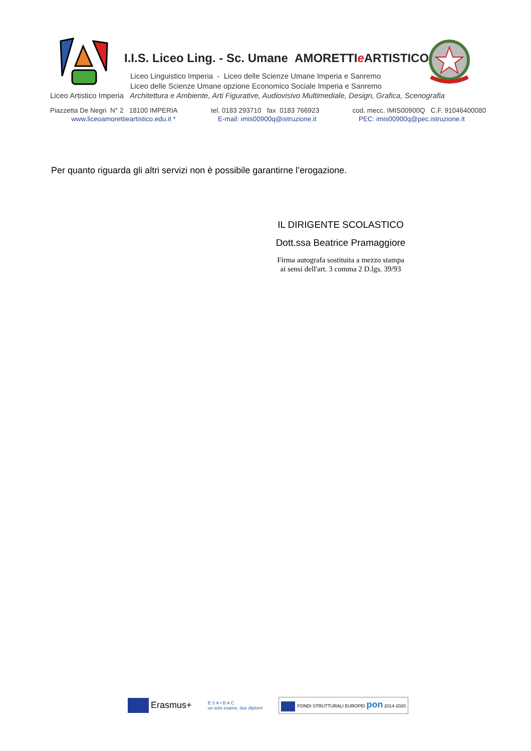I.I.S. Liceo Ling. - Sc. Umane AMORETTIe ARTISTICO
Liceo Linguistico Imperia - Liceo delle Scienze Umane Imperia e Sanremo
Liceo delle Scienze Umane opzione Economico Sociale Imperia e Sanremo
Liceo Artistico Imperia Architettura e Ambiente, Arti Figurative, Audiovisivo Multimediale, Design, Grafica, Scenografia
Piazzetta De Negri N° 2 18100 IMPERIA tel. 0183 293710 fax 0183 766923 cod. mecc. IMIS00900Q C.F. 91046400080
www.liceoamorettieartistico.edu.it * E-mail: imis00900q@istruzione.it PEC: imis00900q@pec.istruzione.it
Per quanto riguarda gli altri servizi non è possibile garantirne l’erogazione.
IL DIRIGENTE SCOLASTICO
Dott.ssa Beatrice Pramaggiore
Firma autografa sostituita a mezzo stampa
ai sensi dell'art. 3 comma 2 D.lgs. 39/93
Erasmus+ E S A • B A C
un solo esame, due diplomi FONDI STRUTTURALI EUROPEI pon 2014-2020